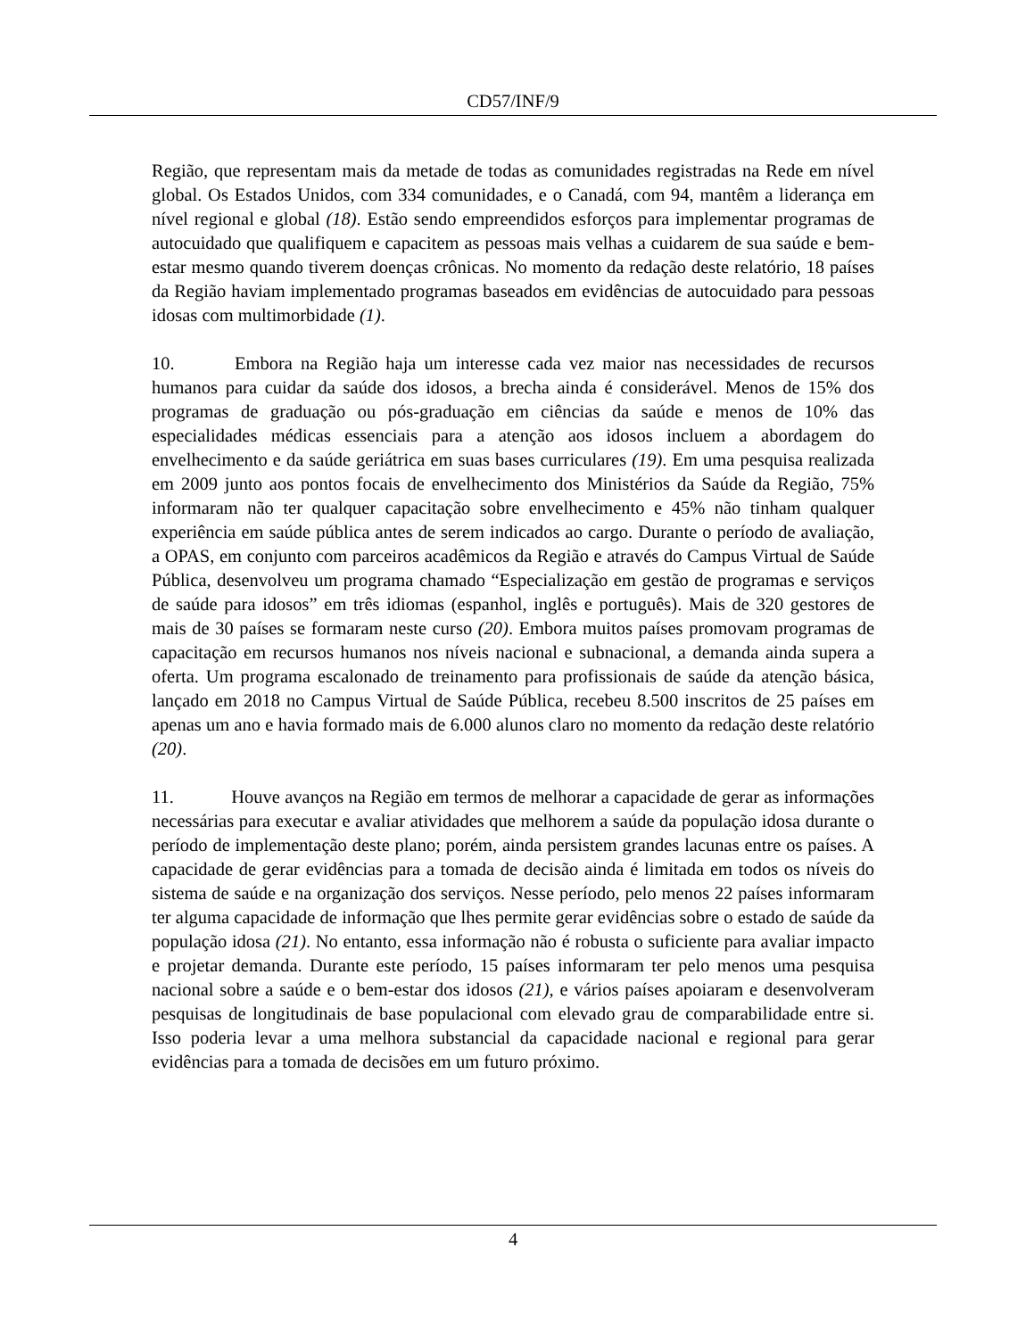CD57/INF/9
Região, que representam mais da metade de todas as comunidades registradas na Rede em nível global. Os Estados Unidos, com 334 comunidades, e o Canadá, com 94, mantêm a liderança em nível regional e global (18). Estão sendo empreendidos esforços para implementar programas de autocuidado que qualifiquem e capacitem as pessoas mais velhas a cuidarem de sua saúde e bem-estar mesmo quando tiverem doenças crônicas. No momento da redação deste relatório, 18 países da Região haviam implementado programas baseados em evidências de autocuidado para pessoas idosas com multimorbidade (1).
10. Embora na Região haja um interesse cada vez maior nas necessidades de recursos humanos para cuidar da saúde dos idosos, a brecha ainda é considerável. Menos de 15% dos programas de graduação ou pós-graduação em ciências da saúde e menos de 10% das especialidades médicas essenciais para a atenção aos idosos incluem a abordagem do envelhecimento e da saúde geriátrica em suas bases curriculares (19). Em uma pesquisa realizada em 2009 junto aos pontos focais de envelhecimento dos Ministérios da Saúde da Região, 75% informaram não ter qualquer capacitação sobre envelhecimento e 45% não tinham qualquer experiência em saúde pública antes de serem indicados ao cargo. Durante o período de avaliação, a OPAS, em conjunto com parceiros acadêmicos da Região e através do Campus Virtual de Saúde Pública, desenvolveu um programa chamado “Especialização em gestão de programas e serviços de saúde para idosos” em três idiomas (espanhol, inglês e português). Mais de 320 gestores de mais de 30 países se formaram neste curso (20). Embora muitos países promovam programas de capacitação em recursos humanos nos níveis nacional e subnacional, a demanda ainda supera a oferta. Um programa escalonado de treinamento para profissionais de saúde da atenção básica, lançado em 2018 no Campus Virtual de Saúde Pública, recebeu 8.500 inscritos de 25 países em apenas um ano e havia formado mais de 6.000 alunos claro no momento da redação deste relatório (20).
11. Houve avanços na Região em termos de melhorar a capacidade de gerar as informações necessárias para executar e avaliar atividades que melhorem a saúde da população idosa durante o período de implementação deste plano; porém, ainda persistem grandes lacunas entre os países. A capacidade de gerar evidências para a tomada de decisão ainda é limitada em todos os níveis do sistema de saúde e na organização dos serviços. Nesse período, pelo menos 22 países informaram ter alguma capacidade de informação que lhes permite gerar evidências sobre o estado de saúde da população idosa (21). No entanto, essa informação não é robusta o suficiente para avaliar impacto e projetar demanda. Durante este período, 15 países informaram ter pelo menos uma pesquisa nacional sobre a saúde e o bem-estar dos idosos (21), e vários países apoiaram e desenvolveram pesquisas de longitudinais de base populacional com elevado grau de comparabilidade entre si. Isso poderia levar a uma melhora substancial da capacidade nacional e regional para gerar evidências para a tomada de decisões em um futuro próximo.
4